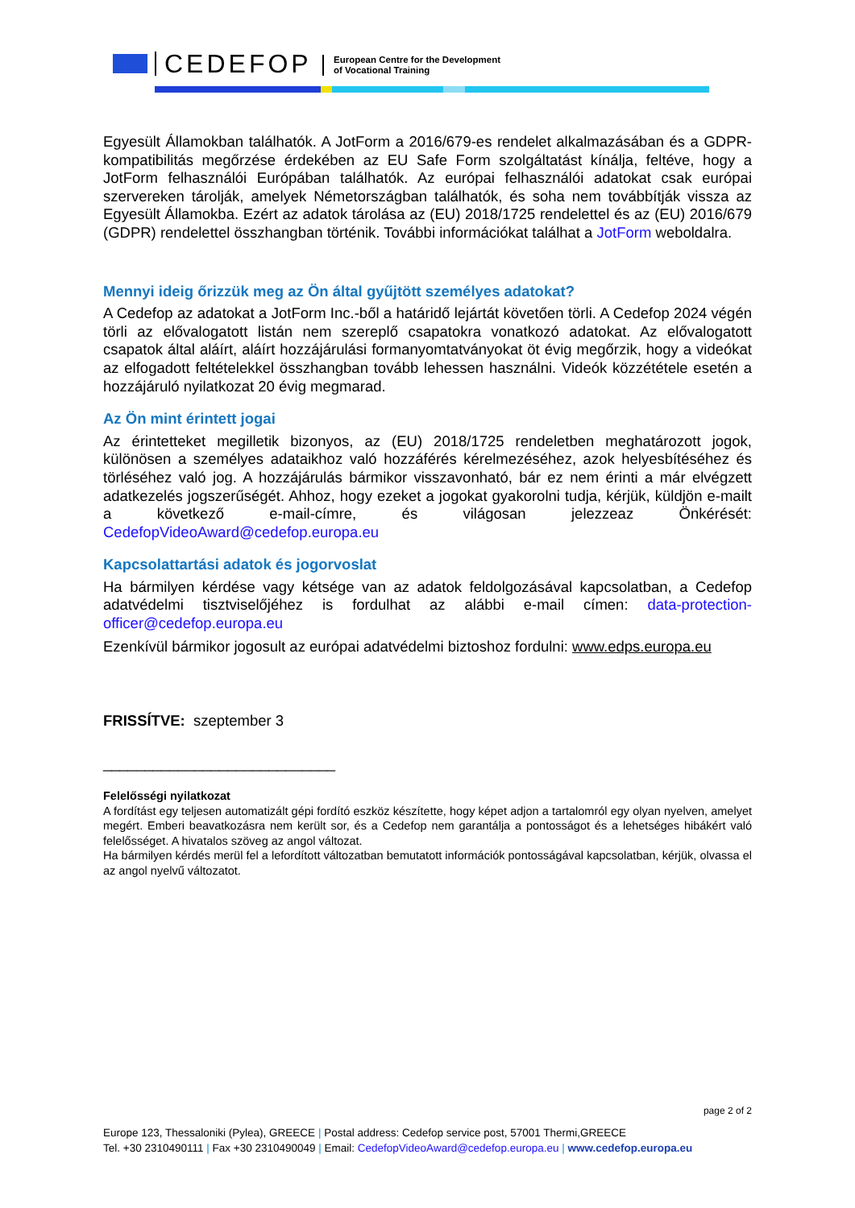CEDEFOP
European Centre for the Development
of Vocational Training
Egyesült Államokban találhatók. A JotForm a 2016/679-es rendelet alkalmazásában és a GDPR-kompatibilitás megőrzése érdekében az EU Safe Form szolgáltatást kínálja, feltéve, hogy a JotForm felhasználói Európában találhatók. Az európai felhasználói adatokat csak európai szervereken tárolják, amelyek Németországban találhatók, és soha nem továbbítják vissza az Egyesült Államokba. Ezért az adatok tárolása az (EU) 2018/1725 rendelettel és az (EU) 2016/679 (GDPR) rendelettel összhangban történik. További információkat találhat a JotForm weboldalra.
Mennyi ideig őrizzük meg az Ön által gyűjtött személyes adatokat?
A Cedefop az adatokat a JotForm Inc.-ből a határidő lejártát követően törli. A Cedefop 2024 végén törli az elővalogatott listán nem szereplő csapatokra vonatkozó adatokat. Az elővalogatott csapatok által aláírt, aláírt hozzájárulási formanyomtatványokat öt évig megőrzik, hogy a videókat az elfogadott feltételekkel összhangban tovább lehessen használni. Videók közzététele esetén a hozzájáruló nyilatkozat 20 évig megmarad.
Az Ön mint érintett jogai
Az érintetteket megilletik bizonyos, az (EU) 2018/1725 rendeletben meghatározott jogok, különösen a személyes adataikhoz való hozzáférés kérelmezéséhez, azok helyesbítéséhez és törléséhez való jog. A hozzájárulás bármikor visszavonható, bár ez nem érinti a már elvégzett adatkezelés jogszerűségét. Ahhoz, hogy ezeket a jogokat gyakorolni tudja, kérjük, küldjön e-mailt a következő e-mail-címre, és világosan jelezzeaz Önkérését: CedefopVideoAward@cedefop.europa.eu
Kapcsolattartási adatok és jogorvoslat
Ha bármilyen kérdése vagy kétsége van az adatok feldolgozásával kapcsolatban, a Cedefop adatvédelmi tisztviselőjéhez is fordulhat az alábbi e-mail címen: data-protection-officer@cedefop.europa.eu
Ezenkívül bármikor jogosult az európai adatvédelmi biztoshoz fordulni: www.edps.europa.eu
FRISSÍTVE: szeptember 3
____________________________
Felelősségi nyilatkozat
A fordítást egy teljesen automatizált gépi fordító eszköz készítette, hogy képet adjon a tartalomról egy olyan nyelven, amelyet megért. Emberi beavatkozásra nem került sor, és a Cedefop nem garantálja a pontosságot és a lehetséges hibákért való felelősséget. A hivatalos szöveg az angol változat.
Ha bármilyen kérdés merül fel a lefordított változatban bemutatott információk pontosságával kapcsolatban, kérjük, olvassa el az angol nyelvű változatot.
page 2 of 2
Europe 123, Thessaloniki (Pylea), GREECE | Postal address: Cedefop service post, 57001 Thermi,GREECE
Tel. +30 2310490111 | Fax +30 2310490049 | Email: CedefopVideoAward@cedefop.europa.eu | www.cedefop.europa.eu